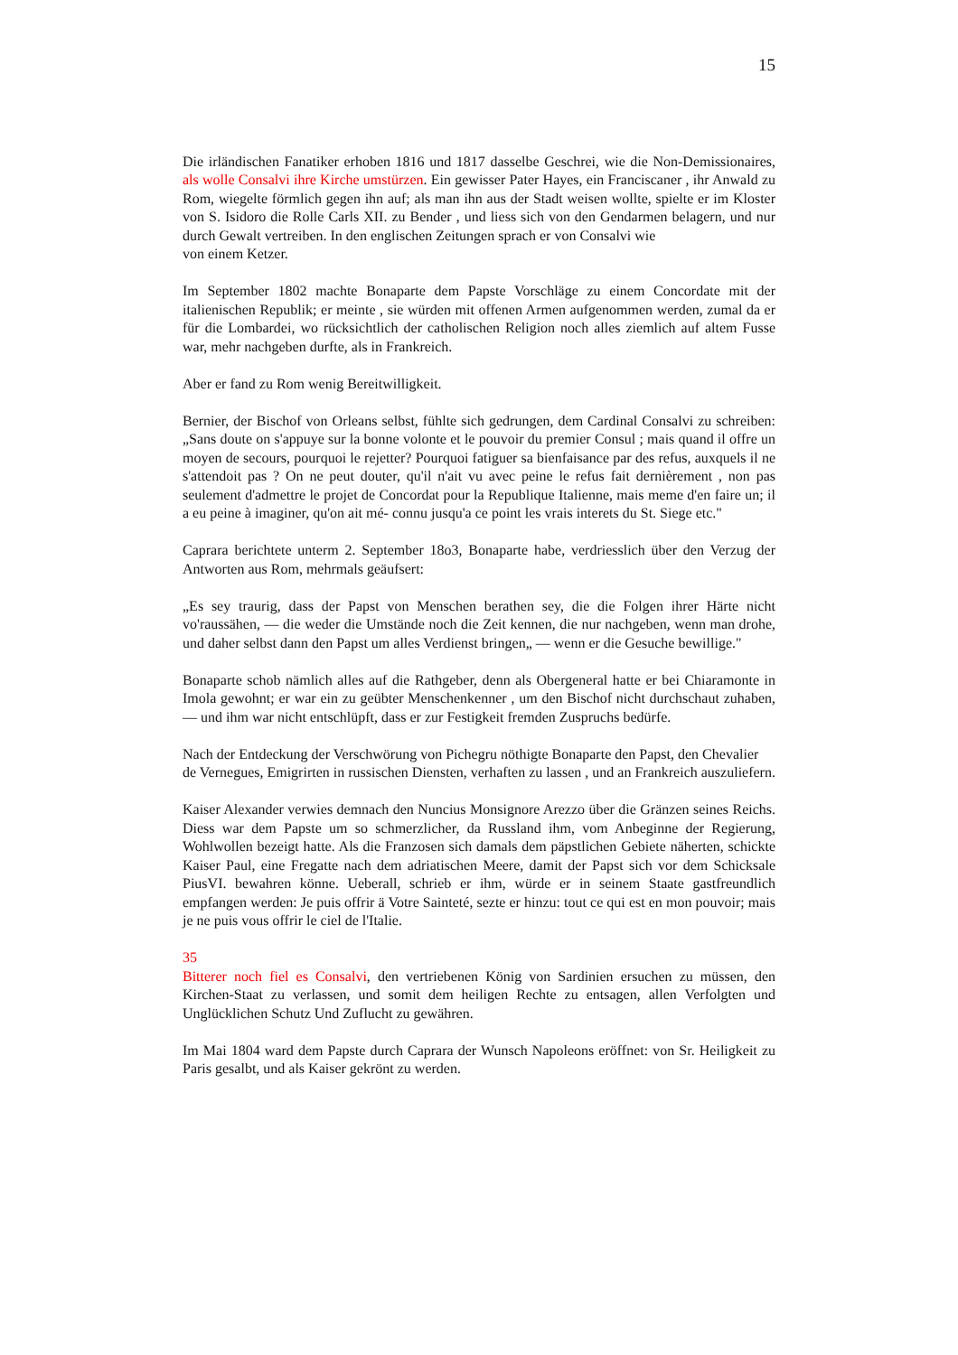15
Die irländischen Fanatiker erhoben 1816 und 1817 dasselbe Geschrei, wie die Non-Demissionaires, als wolle Consalvi ihre Kirche umstürzen. Ein gewisser Pater Hayes, ein Franciscaner , ihr Anwald zu Rom, wiegelte förmlich gegen ihn auf; als man ihn aus der Stadt weisen wollte, spielte er im Kloster von S. Isidoro die Rolle Carls XII. zu Bender , und liess sich von den Gendarmen belagern, und nur durch Gewalt vertreiben. In den englischen Zeitungen sprach er von Consalvi wie
von einem Ketzer.
Im September 1802 machte Bonaparte dem Papste Vorschläge zu einem Concordate mit der italienischen Republik; er meinte , sie würden mit offenen Armen aufgenommen werden, zumal da er für die Lombardei, wo rücksichtlich der catholischen Religion noch alles ziemlich auf altem Fusse war, mehr nachgeben durfte, als in Frankreich.
Aber er fand zu Rom wenig Bereitwilligkeit.
Bernier, der Bischof von Orleans selbst, fühlte sich gedrungen, dem Cardinal Consalvi zu schreiben: „Sans doute on s'appuye sur la bonne volonte et le pouvoir du premier Consul ; mais quand il offre un moyen de secours, pourquoi le rejetter? Pourquoi fatiguer sa bienfaisance par des refus, auxquels il ne s'attendoit pas ? On ne peut douter, qu'il n'ait vu avec peine le refus fait dernièrement , non pas seulement d'admettre le projet de Concordat pour la Republique Italienne, mais meme d'en faire un; il a eu peine à imaginer, qu'on ait mé- connu jusqu'a ce point les vrais interets du St. Siege etc."
Caprara berichtete unterm 2. September 18o3, Bonaparte habe, verdriesslich über den Verzug der Antworten aus Rom, mehrmals geäufsert:
„Es sey traurig, dass der Papst von Menschen berathen sey, die die Folgen ihrer Härte nicht vo'raussähen, — die weder die Umstände noch die Zeit kennen, die nur nachgeben, wenn man drohe, und daher selbst dann den Papst um alles Verdienst bringen„ — wenn er die Gesuche bewillige."
Bonaparte schob nämlich alles auf die Rathgeber, denn als Obergeneral hatte er bei Chiaramonte in Imola gewohnt; er war ein zu geübter Menschenkenner , um den Bischof nicht durchschaut zuhaben, — und ihm war nicht entschlüpft, dass er zur Festigkeit fremden Zuspruchs bedürfe.
Nach der Entdeckung der Verschwörung von Pichegru nöthigte Bonaparte den Papst, den Chevalier
de Vernegues, Emigrirten in russischen Diensten, verhaften zu lassen , und an Frankreich auszuliefern.
Kaiser Alexander verwies demnach den Nuncius Monsignore Arezzo über die Gränzen seines Reichs. Diess war dem Papste um so schmerzlicher, da Russland ihm, vom Anbeginne der Regierung, Wohlwollen bezeigt hatte. Als die Franzosen sich damals dem päpstlichen Gebiete näherten, schickte Kaiser Paul, eine Fregatte nach dem adriatischen Meere, damit der Papst sich vor dem Schicksale PiusVI. bewahren könne. Ueberall, schrieb er ihm, würde er in seinem Staate gastfreundlich empfangen werden: Je puis offrir ä Votre Sainteté, sezte er hinzu: tout ce qui est en mon pouvoir; mais je ne puis vous offrir le ciel de l'Italie.
35
Bitterer noch fiel es Consalvi, den vertriebenen König von Sardinien ersuchen zu müssen, den Kirchen-Staat zu verlassen, und somit dem heiligen Rechte zu entsagen, allen Verfolgten und Unglücklichen Schutz Und Zuflucht zu gewähren.
Im Mai 1804 ward dem Papste durch Caprara der Wunsch Napoleons eröffnet: von Sr. Heiligkeit zu Paris gesalbt, und als Kaiser gekrönt zu werden.